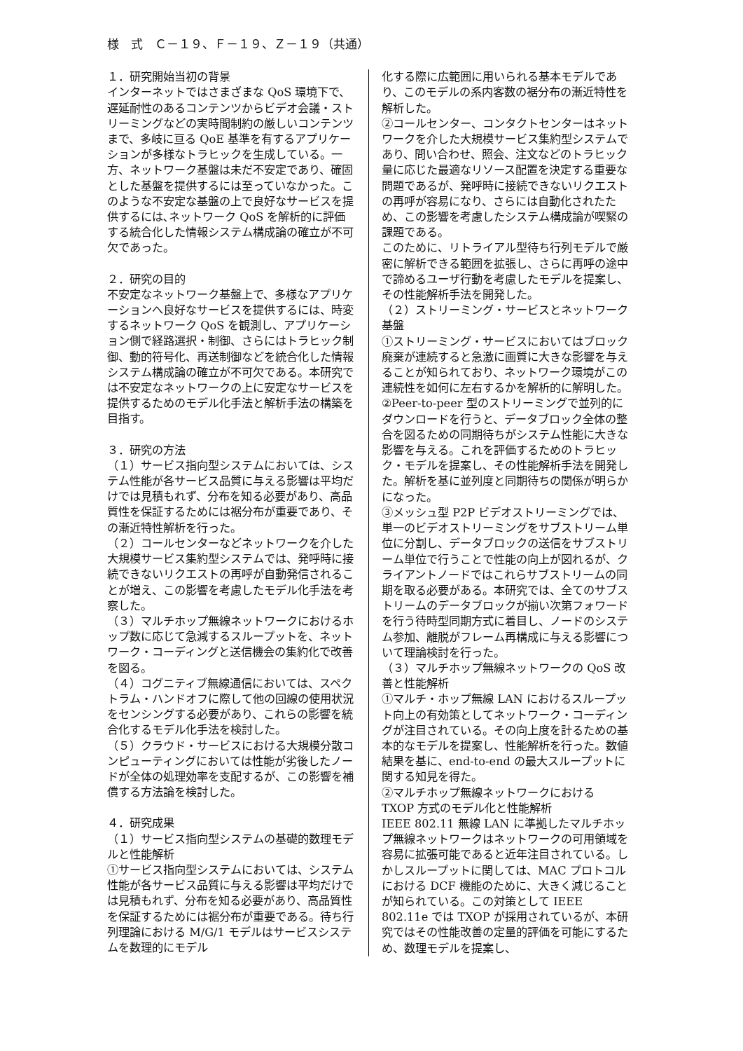様　式　Ｃ－１９、Ｆ－１９、Ｚ－１９（共通）
１．研究開始当初の背景
インターネットではさまざまな QoS 環境下で、遅延耐性のあるコンテンツからビデオ会議・ストリーミングなどの実時間制約の厳しいコンテンツまで、多岐に亘る QoE 基準を有するアプリケーションが多様なトラヒックを生成している。一方、ネットワーク基盤は未だ不安定であり、確固とした基盤を提供するには至っていなかった。このような不安定な基盤の上で良好なサービスを提供するには､ネットワーク QoS を解析的に評価する統合化した情報システム構成論の確立が不可欠であった。
２．研究の目的
不安定なネットワーク基盤上で、多様なアプリケーションへ良好なサービスを提供するには、時変するネットワーク QoS を観測し、アプリケーション側で経路選択・制御、さらにはトラヒック制御、動的符号化、再送制御などを統合化した情報システム構成論の確立が不可欠である。本研究では不安定なネットワークの上に安定なサービスを提供するためのモデル化手法と解析手法の構築を目指す。
３．研究の方法
（１）サービス指向型システムにおいては、システム性能が各サービス品質に与える影響は平均だけでは見積もれず、分布を知る必要があり、高品質性を保証するためには裾分布が重要であり、その漸近特性解析を行った。
（２）コールセンターなどネットワークを介した大規模サービス集約型システムでは、発呼時に接続できないリクエストの再呼が自動発信されることが増え、この影響を考慮したモデル化手法を考察した。
（３）マルチホップ無線ネットワークにおけるホップ数に応じて急減するスループットを、ネットワーク・コーディングと送信機会の集約化で改善を図る。
（４）コグニティブ無線通信においては、スペクトラム・ハンドオフに際して他の回線の使用状況をセンシングする必要があり、これらの影響を統合化するモデル化手法を検討した。
（５）クラウド・サービスにおける大規模分散コンピューティングにおいては性能が劣後したノードが全体の処理効率を支配するが、この影響を補償する方法論を検討した。
４．研究成果
（１）サービス指向型システムの基礎的数理モデルと性能解析
①サービス指向型システムにおいては、システム性能が各サービス品質に与える影響は平均だけでは見積もれず、分布を知る必要があり、高品質性を保証するためには裾分布が重要である。待ち行列理論における M/G/1 モデルはサービスシステムを数理的にモデル
化する際に広範囲に用いられる基本モデルであり、このモデルの系内客数の裾分布の漸近特性を解析した。
②コールセンター、コンタクトセンターはネットワークを介した大規模サービス集約型システムであり、問い合わせ、照会、注文などのトラヒック量に応じた最適なリソース配置を決定する重要な問題であるが、発呼時に接続できないリクエストの再呼が容易になり、さらには自動化されたため、この影響を考慮したシステム構成論が喫緊の課題である。
このために、リトライアル型待ち行列モデルで厳密に解析できる範囲を拡張し、さらに再呼の途中で諦めるユーザ行動を考慮したモデルを提案し、その性能解析手法を開発した。
（２）ストリーミング・サービスとネットワーク基盤
①ストリーミング・サービスにおいてはブロック廃棄が連続すると急激に画質に大きな影響を与えることが知られており、ネットワーク環境がこの連続性を如何に左右するかを解析的に解明した。
②Peer-to-peer 型のストリーミングで並列的にダウンロードを行うと、データブロック全体の整合を図るための同期待ちがシステム性能に大きな影響を与える。これを評価するためのトラヒック・モデルを提案し、その性能解析手法を開発した。解析を基に並列度と同期待ちの関係が明らかになった。
③メッシュ型 P2P ビデオストリーミングでは、単一のビデオストリーミングをサブストリーム単位に分割し、データブロックの送信をサブストリーム単位で行うことで性能の向上が図れるが、クライアントノードではこれらサブストリームの同期を取る必要がある。本研究では、全てのサブストリームのデータブロックが揃い次第フォワードを行う待時型同期方式に着目し、ノードのシステム参加、離脱がフレーム再構成に与える影響について理論検討を行った。
（３）マルチホップ無線ネットワークの QoS 改善と性能解析
①マルチ・ホップ無線 LAN におけるスループット向上の有効策としてネットワーク・コーディングが注目されている。その向上度を計るための基本的なモデルを提案し、性能解析を行った。数値結果を基に、end-to-end の最大スループットに関する知見を得た。
②マルチホップ無線ネットワークにおける TXOP 方式のモデル化と性能解析
IEEE 802.11 無線 LAN に準拠したマルチホップ無線ネットワークはネットワークの可用領域を容易に拡張可能であると近年注目されている。しかしスループットに関しては、MAC プロトコルにおける DCF 機能のために、大きく減じることが知られている。この対策として IEEE 802.11e では TXOP が採用されているが、本研究ではその性能改善の定量的評価を可能にするため、数理モデルを提案し、